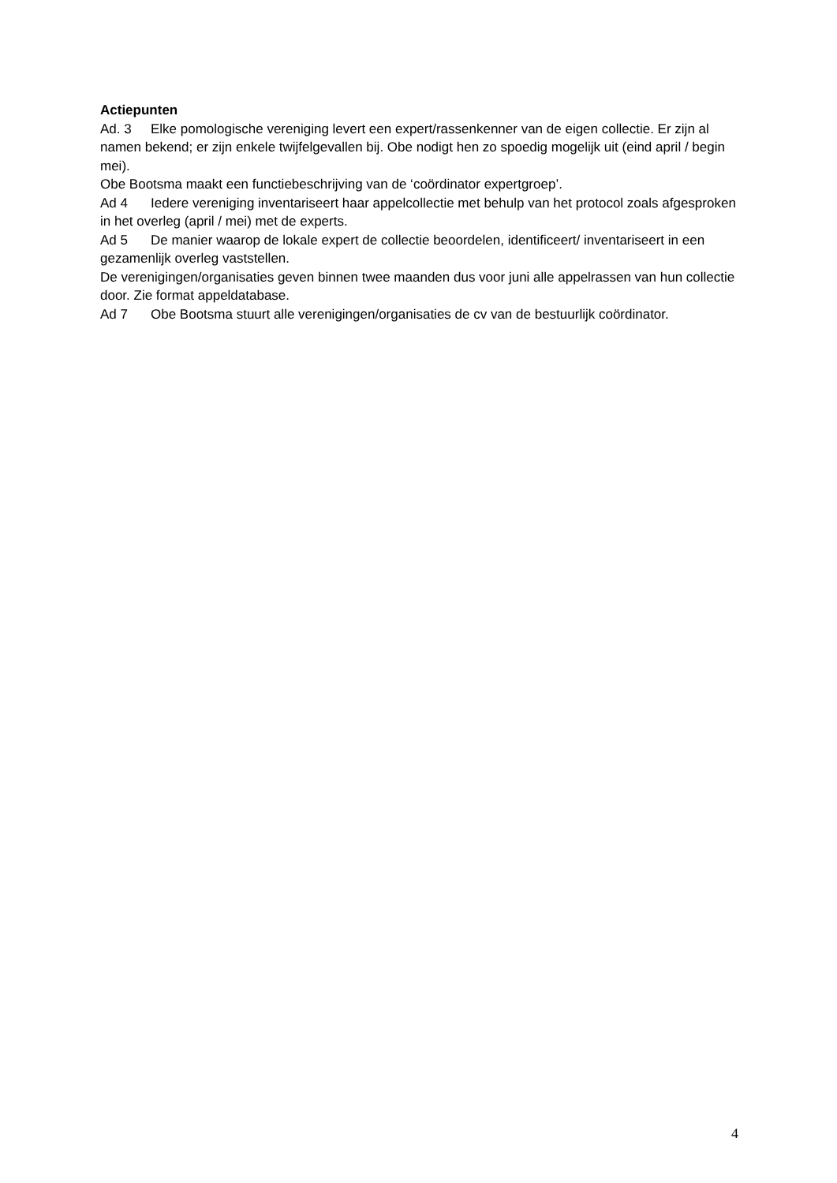Actiepunten
Ad. 3 Elke pomologische vereniging levert een expert/rassenkenner van de eigen collectie. Er zijn al namen bekend; er zijn enkele twijfelgevallen bij. Obe nodigt hen zo spoedig mogelijk uit (eind april / begin mei).
Obe Bootsma maakt een functiebeschrijving van de ‘coördinator expertgroep’.
Ad 4 Iedere vereniging inventariseert haar appelcollectie met behulp van het protocol zoals afgesproken in het overleg (april / mei) met de experts.
Ad 5 De manier waarop de lokale expert de collectie beoordelen, identificeert/ inventariseert in een gezamenlijk overleg vaststellen.
De verenigingen/organisaties geven binnen twee maanden dus voor juni alle appelrassen van hun collectie door. Zie format appeldatabase.
Ad 7 Obe Bootsma stuurt alle verenigingen/organisaties de cv van de bestuurlijk coördinator.
4